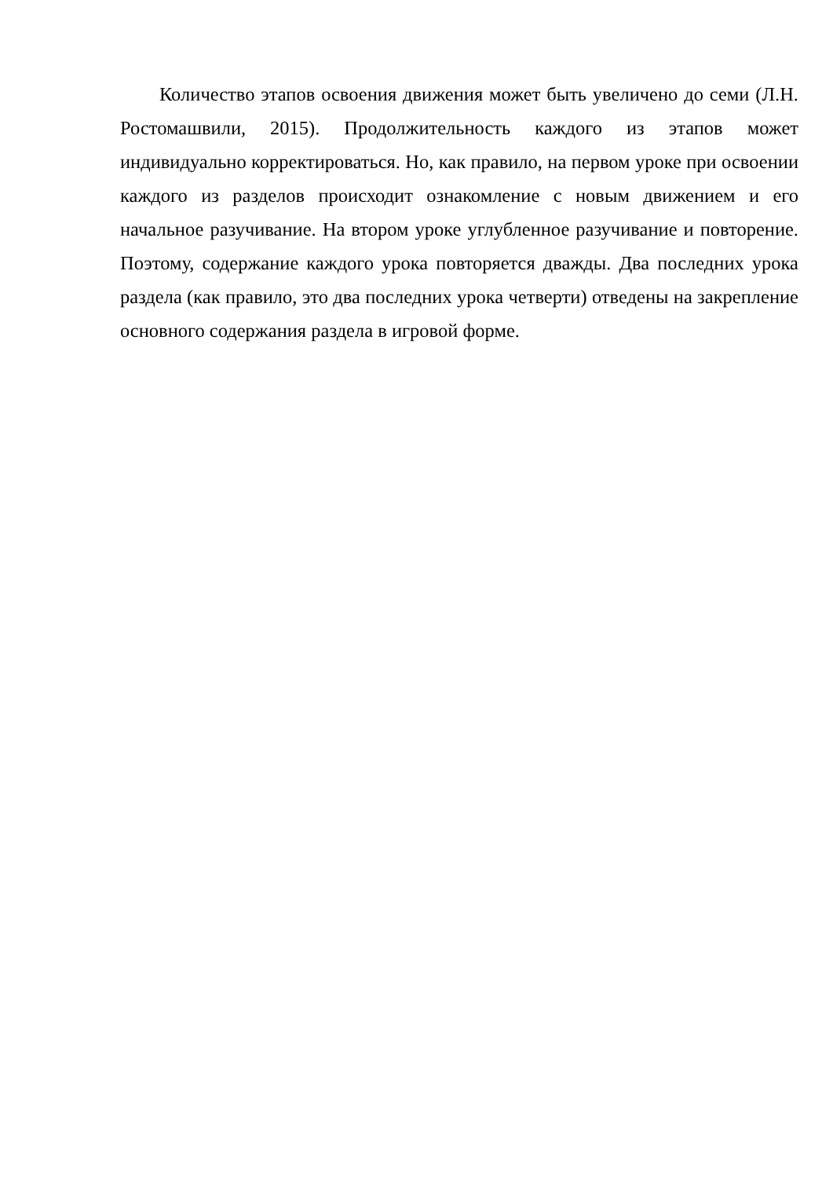Количество этапов освоения движения может быть увеличено до семи (Л.Н. Ростомашвили, 2015). Продолжительность каждого из этапов может индивидуально корректироваться. Но, как правило, на первом уроке при освоении каждого из разделов происходит ознакомление с новым движением и его начальное разучивание. На втором уроке углубленное разучивание и повторение. Поэтому, содержание каждого урока повторяется дважды. Два последних урока раздела (как правило, это два последних урока четверти) отведены на закрепление основного содержания раздела в игровой форме.